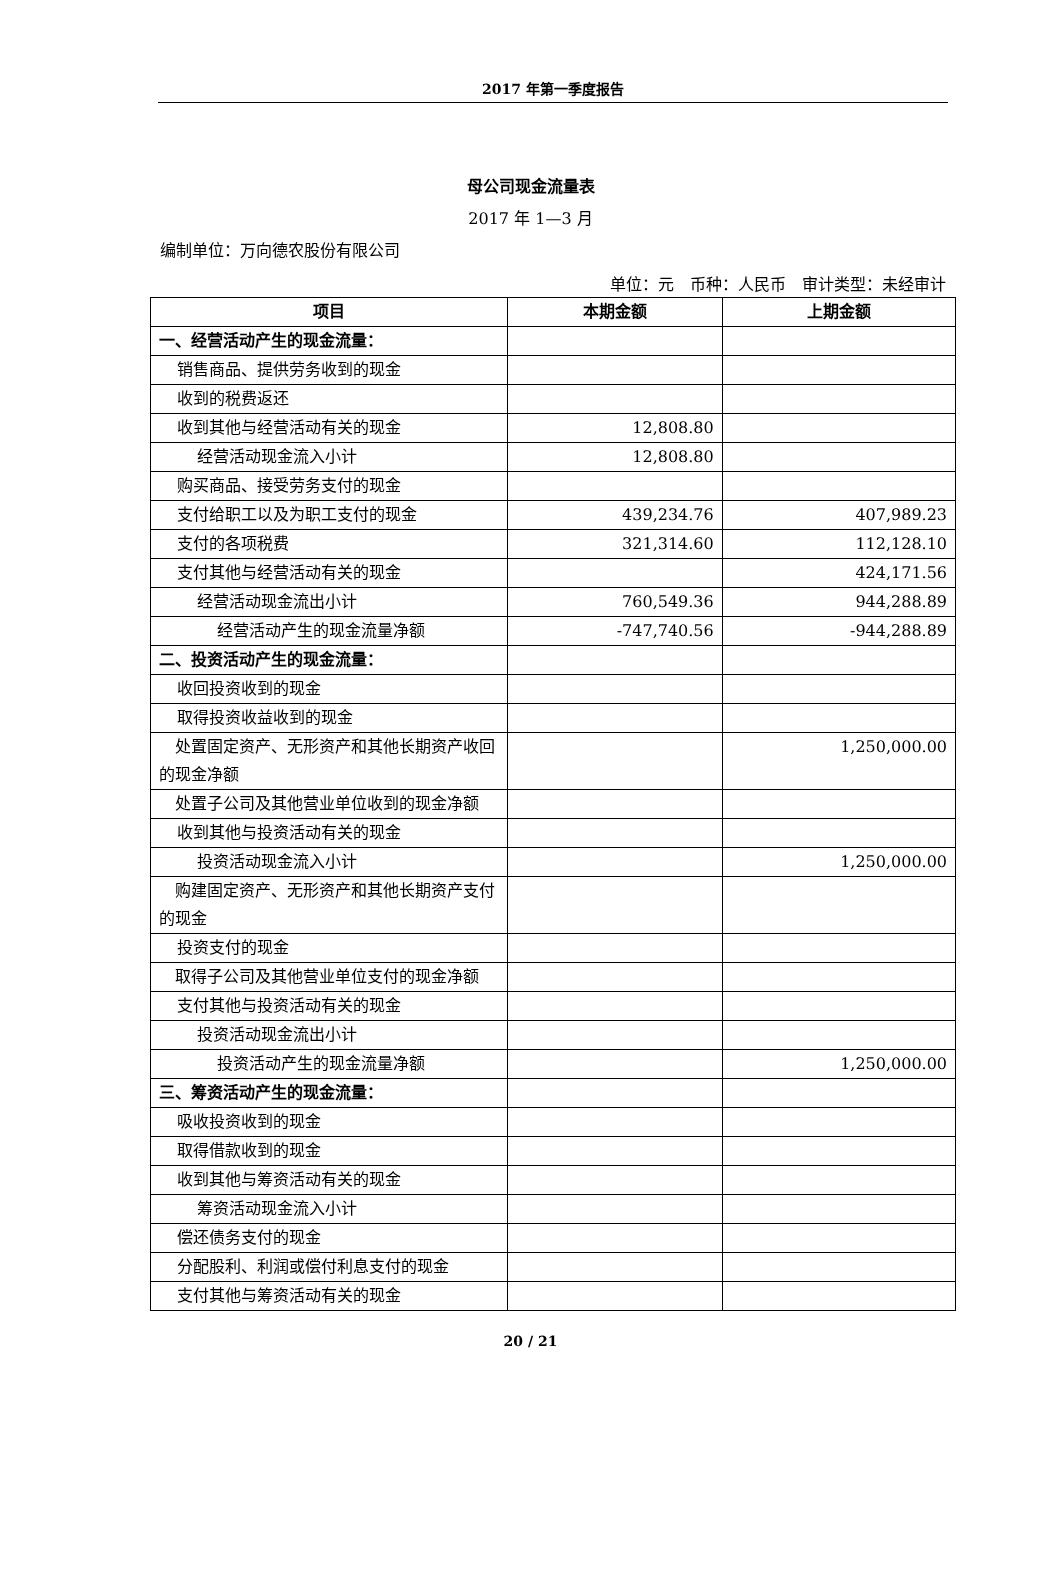2017 年第一季度报告
母公司现金流量表
2017 年 1—3 月
编制单位：万向德农股份有限公司
单位：元　币种：人民币　审计类型：未经审计
| 项目 | 本期金额 | 上期金额 |
| --- | --- | --- |
| 一、经营活动产生的现金流量： | | |
| 销售商品、提供劳务收到的现金 | | |
| 收到的税费返还 | | |
| 收到其他与经营活动有关的现金 | 12,808.80 | |
| 经营活动现金流入小计 | 12,808.80 | |
| 购买商品、接受劳务支付的现金 | | |
| 支付给职工以及为职工支付的现金 | 439,234.76 | 407,989.23 |
| 支付的各项税费 | 321,314.60 | 112,128.10 |
| 支付其他与经营活动有关的现金 | | 424,171.56 |
| 经营活动现金流出小计 | 760,549.36 | 944,288.89 |
| 经营活动产生的现金流量净额 | -747,740.56 | -944,288.89 |
| 二、投资活动产生的现金流量： | | |
| 收回投资收到的现金 | | |
| 取得投资收益收到的现金 | | |
| 处置固定资产、无形资产和其他长期资产收回的现金净额 | | 1,250,000.00 |
| 处置子公司及其他营业单位收到的现金净额 | | |
| 收到其他与投资活动有关的现金 | | |
| 投资活动现金流入小计 | | 1,250,000.00 |
| 购建固定资产、无形资产和其他长期资产支付的现金 | | |
| 投资支付的现金 | | |
| 取得子公司及其他营业单位支付的现金净额 | | |
| 支付其他与投资活动有关的现金 | | |
| 投资活动现金流出小计 | | |
| 投资活动产生的现金流量净额 | | 1,250,000.00 |
| 三、筹资活动产生的现金流量： | | |
| 吸收投资收到的现金 | | |
| 取得借款收到的现金 | | |
| 收到其他与筹资活动有关的现金 | | |
| 筹资活动现金流入小计 | | |
| 偿还债务支付的现金 | | |
| 分配股利、利润或偿付利息支付的现金 | | |
| 支付其他与筹资活动有关的现金 | | |
20 / 21